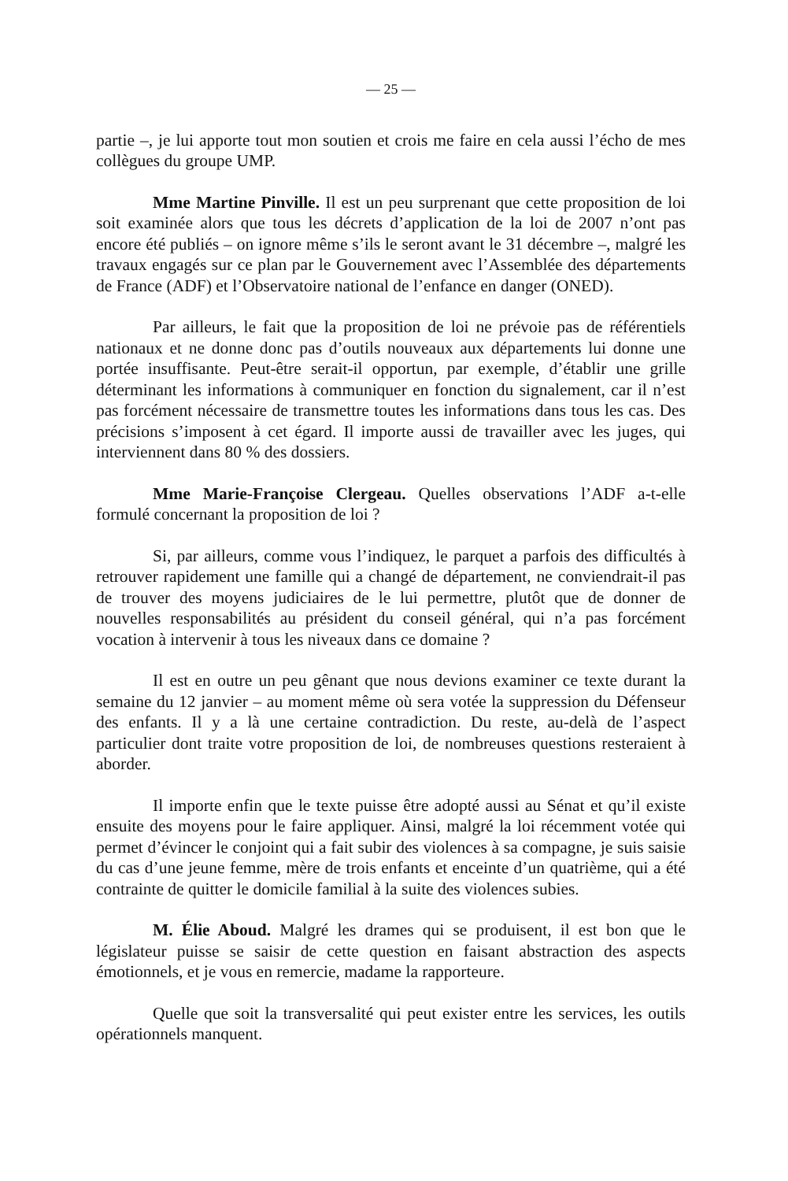— 25 —
partie –, je lui apporte tout mon soutien et crois me faire en cela aussi l’écho de mes collègues du groupe UMP.
Mme Martine Pinville. Il est un peu surprenant que cette proposition de loi soit examinée alors que tous les décrets d’application de la loi de 2007 n’ont pas encore été publiés – on ignore même s’ils le seront avant le 31 décembre –, malgré les travaux engagés sur ce plan par le Gouvernement avec l’Assemblée des départements de France (ADF) et l’Observatoire national de l’enfance en danger (ONED).
Par ailleurs, le fait que la proposition de loi ne prévoie pas de référentiels nationaux et ne donne donc pas d’outils nouveaux aux départements lui donne une portée insuffisante. Peut-être serait-il opportun, par exemple, d’établir une grille déterminant les informations à communiquer en fonction du signalement, car il n’est pas forcément nécessaire de transmettre toutes les informations dans tous les cas. Des précisions s’imposent à cet égard. Il importe aussi de travailler avec les juges, qui interviennent dans 80 % des dossiers.
Mme Marie-Françoise Clergeau. Quelles observations l’ADF a-t-elle formulé concernant la proposition de loi ?
Si, par ailleurs, comme vous l’indiquez, le parquet a parfois des difficultés à retrouver rapidement une famille qui a changé de département, ne conviendrait-il pas de trouver des moyens judiciaires de le lui permettre, plutôt que de donner de nouvelles responsabilités au président du conseil général, qui n’a pas forcément vocation à intervenir à tous les niveaux dans ce domaine ?
Il est en outre un peu gênant que nous devions examiner ce texte durant la semaine du 12 janvier – au moment même où sera votée la suppression du Défenseur des enfants. Il y a là une certaine contradiction. Du reste, au-delà de l’aspect particulier dont traite votre proposition de loi, de nombreuses questions resteraient à aborder.
Il importe enfin que le texte puisse être adopté aussi au Sénat et qu’il existe ensuite des moyens pour le faire appliquer. Ainsi, malgré la loi récemment votée qui permet d’évincer le conjoint qui a fait subir des violences à sa compagne, je suis saisie du cas d’une jeune femme, mère de trois enfants et enceinte d’un quatrième, qui a été contrainte de quitter le domicile familial à la suite des violences subies.
M. Élie Aboud. Malgré les drames qui se produisent, il est bon que le législateur puisse se saisir de cette question en faisant abstraction des aspects émotionnels, et je vous en remercie, madame la rapporteure.
Quelle que soit la transversalité qui peut exister entre les services, les outils opérationnels manquent.